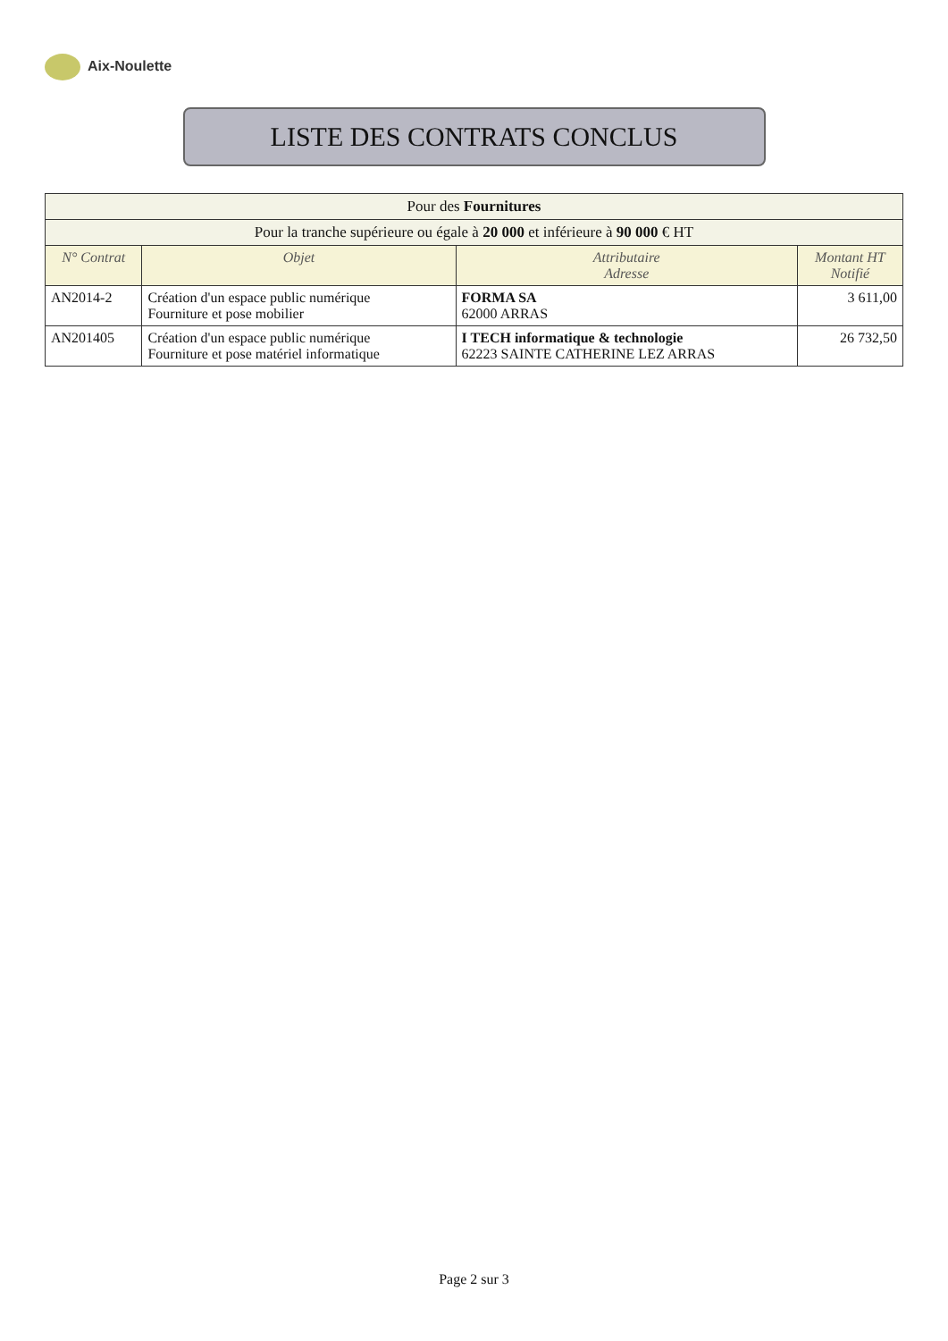Aix-Noulette
LISTE DES CONTRATS CONCLUS
| Pour des Fournitures | | | |
| --- | --- | --- | --- |
| Pour la tranche supérieure ou égale à 20 000 et inférieure à 90 000 € HT | | | |
| N° Contrat | Objet | Attributaire Adresse | Montant HT Notifié |
| AN2014-2 | Création d'un espace public numérique Fourniture et pose mobilier | FORMA SA 62000 ARRAS | 3 611,00 |
| AN201405 | Création d'un espace public numérique Fourniture et pose matériel informatique | I TECH informatique & technologie 62223 SAINTE CATHERINE LEZ ARRAS | 26 732,50 |
Page 2 sur 3